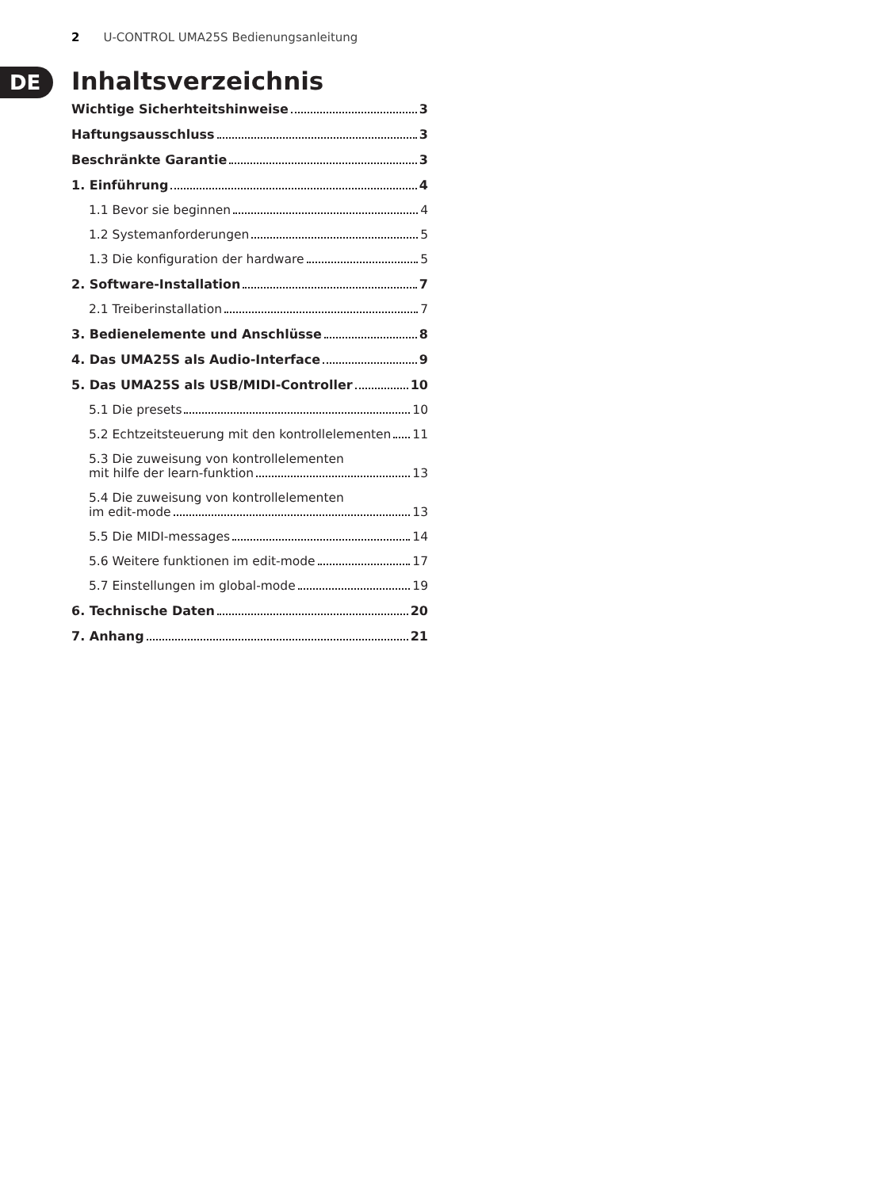2 U-CONTROL UMA25S Bedienungsanleitung
DE
Inhaltsverzeichnis
Wichtige Sicherhteitshinweise 3
Haftungsausschluss 3
Beschränkte Garantie 3
1. Einführung 4
1.1 Bevor sie beginnen 4
1.2 Systemanforderungen 5
1.3 Die konfiguration der hardware 5
2. Software-Installation 7
2.1 Treiberinstallation 7
3. Bedienelemente und Anschlüsse 8
4. Das UMA25S als Audio-Interface 9
5. Das UMA25S als USB/MIDI-Controller 10
5.1 Die presets 10
5.2 Echtzeitsteuerung mit den kontrollelementen 11
5.3 Die zuweisung von kontrollelementen
mit hilfe der learn-funktion 13
5.4 Die zuweisung von kontrollelementen
im edit-mode 13
5.5 Die MIDI-messages 14
5.6 Weitere funktionen im edit-mode 17
5.7 Einstellungen im global-mode 19
6. Technische Daten 20
7. Anhang 21